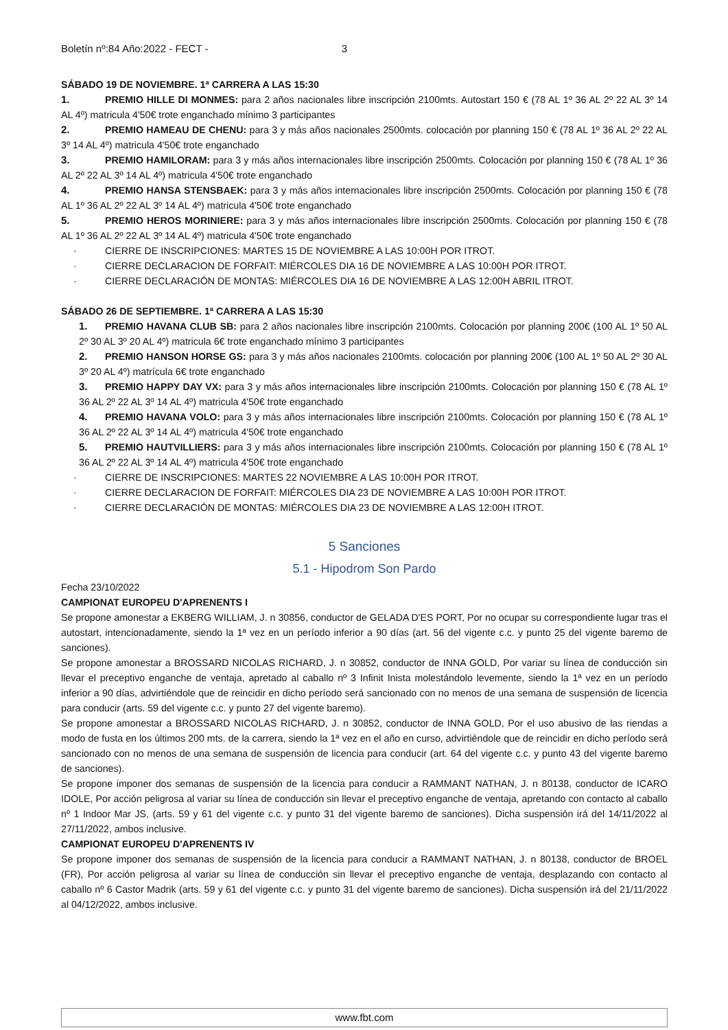Boletín nº:84 Año:2022 - FECT - 3
SÁBADO 19 DE NOVIEMBRE. 1ª CARRERA A LAS 15:30
1. PREMIO HILLE DI MONMES: para 2 años nacionales libre inscripción 2100mts. Autostart 150 € (78 AL 1º 36 AL 2º 22 AL 3º 14 AL 4º) matricula 4'50€ trote enganchado mínimo 3 participantes
2. PREMIO HAMEAU DE CHENU: para 3 y más años nacionales 2500mts. colocación por planning 150 € (78 AL 1º 36 AL 2º 22 AL 3º 14 AL 4º) matricula 4'50€ trote enganchado
3. PREMIO HAMILORAM: para 3 y más años internacionales libre inscripción 2500mts. Colocación por planning 150 € (78 AL 1º 36 AL 2º 22 AL 3º 14 AL 4º) matricula 4'50€ trote enganchado
4. PREMIO HANSA STENSBAEK: para 3 y más años internacionales libre inscripción 2500mts. Colocación por planning 150 € (78 AL 1º 36 AL 2º 22 AL 3º 14 AL 4º) matricula 4'50€ trote enganchado
5. PREMIO HEROS MORINIERE: para 3 y más años internacionales libre inscripción 2500mts. Colocación por planning 150 € (78 AL 1º 36 AL 2º 22 AL 3º 14 AL 4º) matricula 4'50€ trote enganchado
· CIERRE DE INSCRIPCIONES: MARTES 15 DE NOVIEMBRE A LAS 10:00H POR ITROT.
· CIERRE DECLARACION DE FORFAIT: MIÉRCOLES DIA 16 DE NOVIEMBRE A LAS 10:00H POR ITROT.
· CIERRE DECLARACIÓN DE MONTAS: MIÉRCOLES DIA 16 DE NOVIEMBRE A LAS 12:00H ABRIL ITROT.
SÁBADO 26 DE SEPTIEMBRE. 1ª CARRERA A LAS 15:30
1. PREMIO HAVANA CLUB SB: para 2 años nacionales libre inscripción 2100mts. Colocación por planning 200€ (100 AL 1º 50 AL 2º 30 AL 3º 20 AL 4º) matricula 6€ trote enganchado mínimo 3 participantes
2. PREMIO HANSON HORSE GS: para 3 y más años nacionales 2100mts. colocación por planning 200€ (100 AL 1º 50 AL 2º 30 AL 3º 20 AL 4º) matrícula 6€ trote enganchado
3. PREMIO HAPPY DAY VX: para 3 y más años internacionales libre inscripción 2100mts. Colocación por planning 150 € (78 AL 1º 36 AL 2º 22 AL 3º 14 AL 4º) matricula 4'50€ trote enganchado
4. PREMIO HAVANA VOLO: para 3 y más años internacionales libre inscripción 2100mts. Colocación por planning 150 € (78 AL 1º 36 AL 2º 22 AL 3º 14 AL 4º) matricula 4'50€ trote enganchado
5. PREMIO HAUTVILLIERS: para 3 y más años internacionales libre inscripción 2100mts. Colocación por planning 150 € (78 AL 1º 36 AL 2º 22 AL 3º 14 AL 4º) matricula 4'50€ trote enganchado
· CIERRE DE INSCRIPCIONES: MARTES 22 NOVIEMBRE A LAS 10:00H POR ITROT.
· CIERRE DECLARACION DE FORFAIT: MIÉRCOLES DIA 23 DE NOVIEMBRE A LAS 10:00H POR ITROT.
· CIERRE DECLARACIÓN DE MONTAS: MIÉRCOLES DIA 23 DE NOVIEMBRE A LAS 12:00H ITROT.
5 Sanciones
5.1 - Hipodrom Son Pardo
Fecha 23/10/2022
CAMPIONAT EUROPEU D'APRENENTS I
Se propone amonestar a EKBERG WILLIAM, J. n 30856, conductor de GELADA D'ES PORT, Por no ocupar su correspondiente lugar tras el autostart, intencionadamente, siendo la 1ª vez en un período inferior a 90 días (art. 56 del vigente c.c. y punto 25 del vigente baremo de sanciones).
Se propone amonestar a BROSSARD NICOLAS RICHARD, J. n 30852, conductor de INNA GOLD, Por variar su línea de conducción sin llevar el preceptivo enganche de ventaja, apretado al caballo nº 3 Infinit Inista molestándolo levemente, siendo la 1ª vez en un período inferior a 90 días, advirtiéndole que de reincidir en dicho período será sancionado con no menos de una semana de suspensión de licencia para conducir (arts. 59 del vigente c.c. y punto 27 del vigente baremo).
Se propone amonestar a BROSSARD NICOLAS RICHARD, J. n 30852, conductor de INNA GOLD, Por el uso abusivo de las riendas a modo de fusta en los últimos 200 mts. de la carrera, siendo la 1ª vez en el año en curso, advirtiéndole que de reincidir en dicho período será sancionado con no menos de una semana de suspensión de licencia para conducir (art. 64 del vigente c.c. y punto 43 del vigente baremo de sanciones).
Se propone imponer dos semanas de suspensión de la licencia para conducir a RAMMANT NATHAN, J. n 80138, conductor de ICARO IDOLE, Por acción peligrosa al variar su línea de conducción sin llevar el preceptivo enganche de ventaja, apretando con contacto al caballo nº 1 Indoor Mar JS, (arts. 59 y 61 del vigente c.c. y punto 31 del vigente baremo de sanciones). Dicha suspensión irá del 14/11/2022 al 27/11/2022, ambos inclusive.
CAMPIONAT EUROPEU D'APRENENTS IV
Se propone imponer dos semanas de suspensión de la licencia para conducir a RAMMANT NATHAN, J. n 80138, conductor de BROEL (FR), Por acción peligrosa al variar su línea de conducción sin llevar el preceptivo enganche de ventaja, desplazando con contacto al caballo nº 6 Castor Madrik (arts. 59 y 61 del vigente c.c. y punto 31 del vigente baremo de sanciones). Dicha suspensión irá del 21/11/2022 al 04/12/2022, ambos inclusive.
www.fbt.com